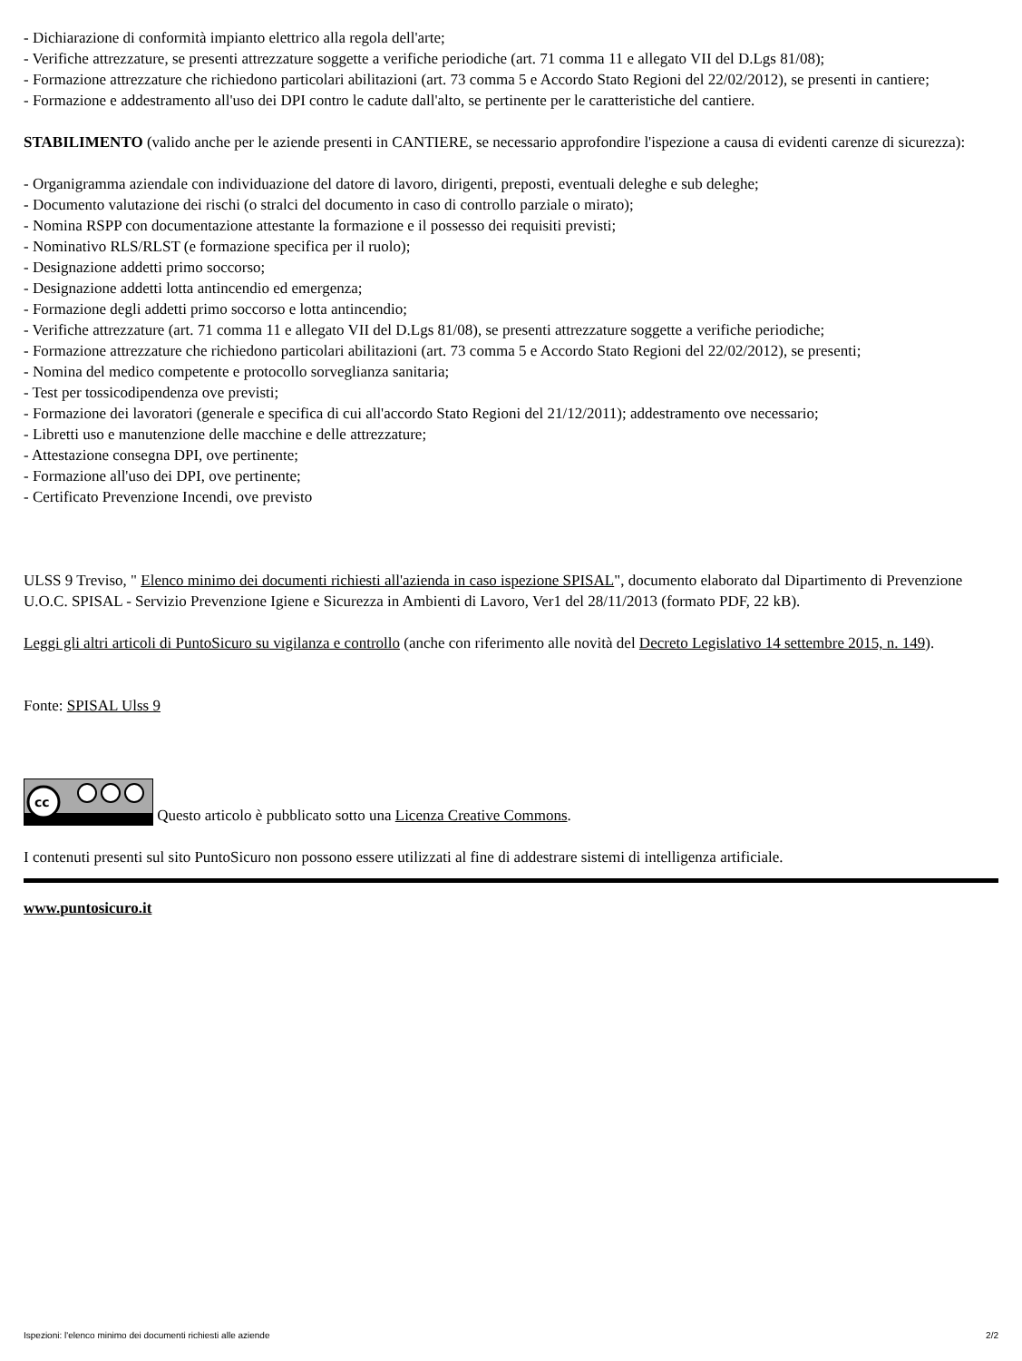- Dichiarazione di conformità impianto elettrico alla regola dell'arte;
- Verifiche attrezzature, se presenti attrezzature soggette a verifiche periodiche (art. 71 comma 11 e allegato VII del D.Lgs 81/08);
- Formazione attrezzature che richiedono particolari abilitazioni (art. 73 comma 5 e Accordo Stato Regioni del 22/02/2012), se presenti in cantiere;
- Formazione e addestramento all'uso dei DPI contro le cadute dall'alto, se pertinente per le caratteristiche del cantiere.
STABILIMENTO (valido anche per le aziende presenti in CANTIERE, se necessario approfondire l'ispezione a causa di evidenti carenze di sicurezza):
- Organigramma aziendale con individuazione del datore di lavoro, dirigenti, preposti, eventuali deleghe e sub deleghe;
- Documento valutazione dei rischi (o stralci del documento in caso di controllo parziale o mirato);
- Nomina RSPP con documentazione attestante la formazione e il possesso dei requisiti previsti;
- Nominativo RLS/RLST (e formazione specifica per il ruolo);
- Designazione addetti primo soccorso;
- Designazione addetti lotta antincendio ed emergenza;
- Formazione degli addetti primo soccorso e lotta antincendio;
- Verifiche attrezzature (art. 71 comma 11 e allegato VII del D.Lgs 81/08), se presenti attrezzature soggette a verifiche periodiche;
- Formazione attrezzature che richiedono particolari abilitazioni (art. 73 comma 5 e Accordo Stato Regioni del 22/02/2012), se presenti;
- Nomina del medico competente e protocollo sorveglianza sanitaria;
- Test per tossicodipendenza ove previsti;
- Formazione dei lavoratori (generale e specifica di cui all'accordo Stato Regioni del 21/12/2011); addestramento ove necessario;
- Libretti uso e manutenzione delle macchine e delle attrezzature;
- Attestazione consegna DPI, ove pertinente;
- Formazione all'uso dei DPI, ove pertinente;
- Certificato Prevenzione Incendi, ove previsto
ULSS 9 Treviso, " Elenco minimo dei documenti richiesti all'azienda in caso ispezione SPISAL", documento elaborato dal Dipartimento di Prevenzione U.O.C. SPISAL - Servizio Prevenzione Igiene e Sicurezza in Ambienti di Lavoro, Ver1 del 28/11/2013 (formato PDF, 22 kB).
Leggi gli altri articoli di PuntoSicuro su vigilanza e controllo (anche con riferimento alle novità del Decreto Legislativo 14 settembre 2015, n. 149).
Fonte: SPISAL Ulss 9
cc
Questo articolo è pubblicato sotto una Licenza Creative Commons.
I contenuti presenti sul sito PuntoSicuro non possono essere utilizzati al fine di addestrare sistemi di intelligenza artificiale.
www.puntosicuro.it
Ispezioni: l'elenco minimo dei documenti richiesti alle aziende 2/2